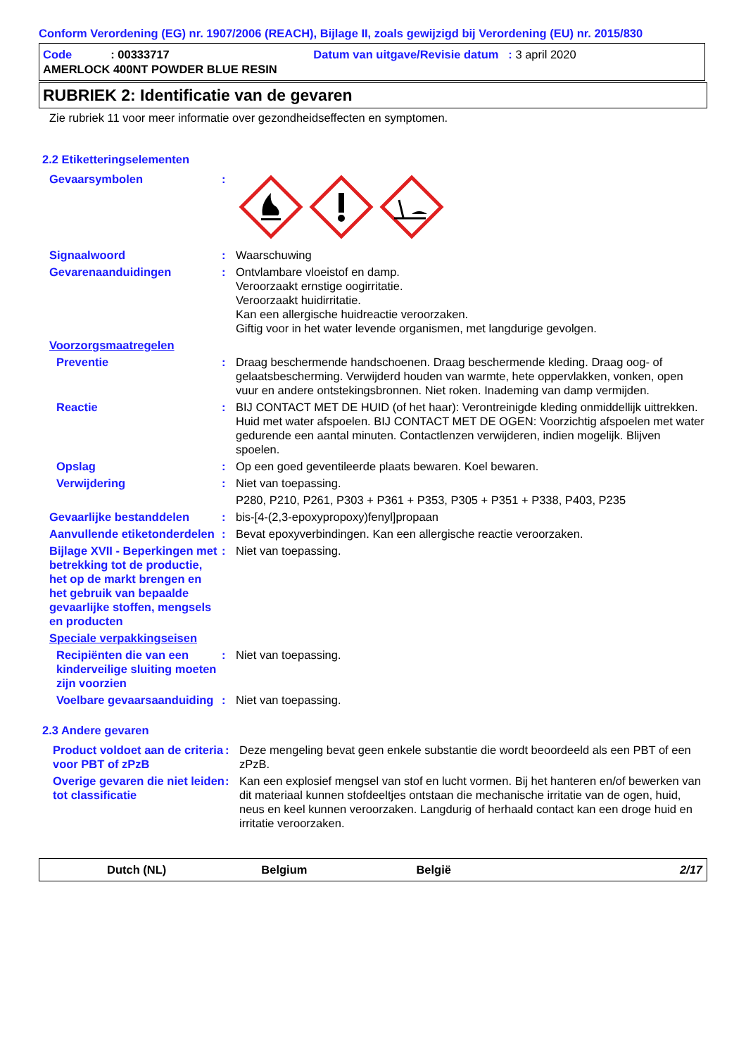Conform Verordening (EG) nr. 1907/2006 (REACH), Bijlage II, zoals gewijzigd bij Verordening (EU) nr. 2015/830
Code : 00333717 Datum van uitgave/Revisie datum : 3 april 2020
AMERLOCK 400NT POWDER BLUE RESIN
RUBRIEK 2: Identificatie van de gevaren
Zie rubriek 11 voor meer informatie over gezondheidseffecten en symptomen.
2.2 Etiketteringselementen
Gevaarsymbolen :
Signaalwoord : Waarschuwing
Gevarenaanduidingen : Ontvlambare vloeistof en damp.
Veroorzaakt ernstige oogirritatie.
Veroorzaakt huidirritatie.
Kan een allergische huidreactie veroorzaken.
Giftig voor in het water levende organismen, met langdurige gevolgen.
Voorzorgsmaatregelen
Preventie : Draag beschermende handschoenen. Draag beschermende kleding. Draag oog- of gelaatsbescherming. Verwijderd houden van warmte, hete oppervlakken, vonken, open vuur en andere ontstekingsbronnen. Niet roken. Inademing van damp vermijden.
Reactie : BIJ CONTACT MET DE HUID (of het haar): Verontreinigde kleding onmiddellijk uittrekken. Huid met water afspoelen. BIJ CONTACT MET DE OGEN: Voorzichtig afspoelen met water gedurende een aantal minuten. Contactlenzen verwijderen, indien mogelijk. Blijven spoelen.
Opslag : Op een goed geventileerde plaats bewaren. Koel bewaren.
Verwijdering : Niet van toepassing.
P280, P210, P261, P303 + P361 + P353, P305 + P351 + P338, P403, P235
Gevaarlijke bestanddelen : bis-[4-(2,3-epoxypropoxy)fenyl]propaan
Aanvullende etiketonderdelen
: Bevat epoxyverbindingen. Kan een allergische reactie veroorzaken.
Bijlage XVII - Beperkingen met betrekking tot de productie, het op de markt brengen en het gebruik van bepaalde gevaarlijke stoffen, mengsels en producten
: Niet van toepassing.
Speciale verpakkingseisen
Recipiënten die van een kinderveilige sluiting moeten zijn voorzien
: Niet van toepassing.
Voelbare gevaarsaanduiding
: Niet van toepassing.
2.3 Andere gevaren
Product voldoet aan de criteria voor PBT of zPzB
: Deze mengeling bevat geen enkele substantie die wordt beoordeeld als een PBT of een zPzB.
Overige gevaren die niet leiden tot classificatie
: Kan een explosief mengsel van stof en lucht vormen. Bij het hanteren en/of bewerken van dit materiaal kunnen stofdeeltjes ontstaan die mechanische irritatie van de ogen, huid, neus en keel kunnen veroorzaken. Langdurig of herhaald contact kan een droge huid en irritatie veroorzaken.
Dutch (NL) Belgium België 2/17